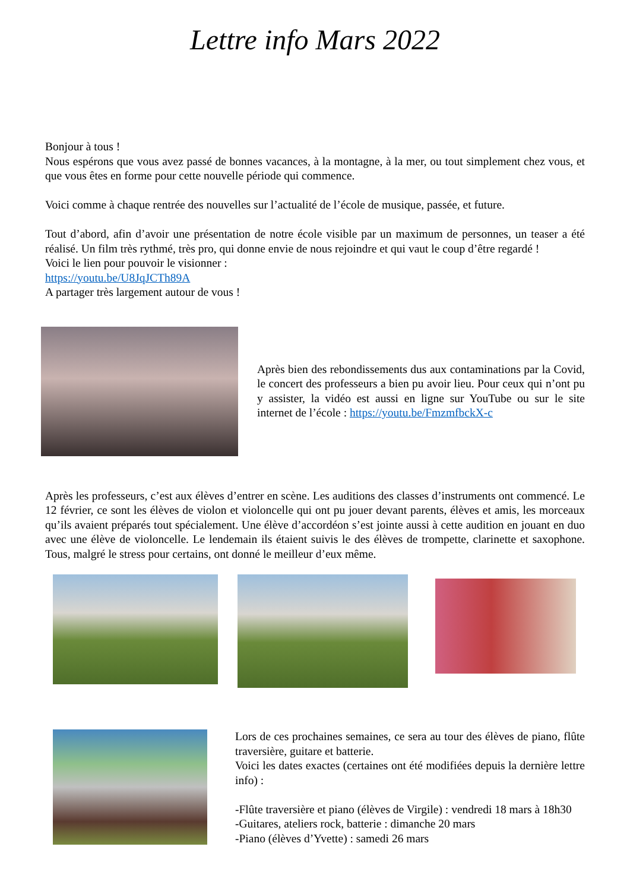Lettre info Mars 2022
Bonjour à tous !
Nous espérons que vous avez passé de bonnes vacances, à la montagne, à la mer, ou tout simplement chez vous, et que vous êtes en forme pour cette nouvelle période qui commence.
Voici comme à chaque rentrée des nouvelles sur l’actualité de l’école de musique, passée, et future.
Tout d’abord, afin d’avoir une présentation de notre école visible par un maximum de personnes, un teaser a été réalisé. Un film très rythmé, très pro, qui donne envie de nous rejoindre et qui vaut le coup d’être regardé !
Voici le lien pour pouvoir le visionner :
https://youtu.be/U8JqJCTh89A
A partager très largement autour de vous !
Après bien des rebondissements dus aux contaminations par la Covid, le concert des professeurs a bien pu avoir lieu. Pour ceux qui n’ont pu y assister, la vidéo est aussi en ligne sur YouTube ou sur le site internet de l’école : https://youtu.be/FmzmfbckX-c
Après les professeurs, c’est aux élèves d’entrer en scène. Les auditions des classes d’instruments ont commencé. Le 12 février, ce sont les élèves de violon et violoncelle qui ont pu jouer devant parents, élèves et amis, les morceaux qu’ils avaient préparés tout spécialement. Une élève d’accordéon s’est jointe aussi à cette audition en jouant en duo avec une élève de violoncelle. Le lendemain ils étaient suivis le des élèves de trompette, clarinette et saxophone. Tous, malgré le stress pour certains, ont donné le meilleur d’eux même.
Lors de ces prochaines semaines, ce sera au tour des élèves de piano, flûte traversière, guitare et batterie.
Voici les dates exactes (certaines ont été modifiées depuis la dernière lettre info) :
-Flûte traversière et piano (élèves de Virgile) : vendredi 18 mars à 18h30
-Guitares, ateliers rock, batterie : dimanche 20 mars
-Piano (élèves d’Yvette) : samedi 26 mars